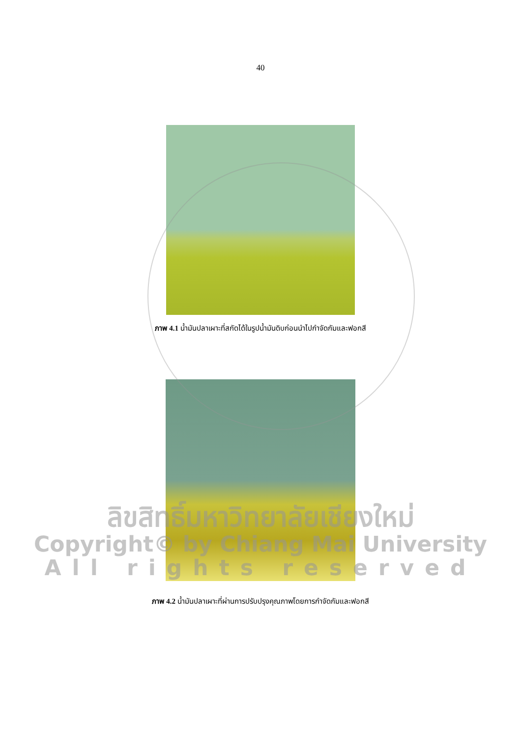40
ภาพ 4.1 น้ำมันปลาเผาะที่สกัดได้ในรูปน้ำมันดิบก่อนนำไปกำจัดกัมและฟอกสี
ภาพ 4.2 น้ำมันปลาเผาะที่ผ่านการปรับปรุงคุณภาพโดยการกำจัดกัมและฟอกสี
ลิขสิทธิ์มหาวิทยาลัยเชียงใหม่
Copyright© by Chiang Mai University
All rights reserved